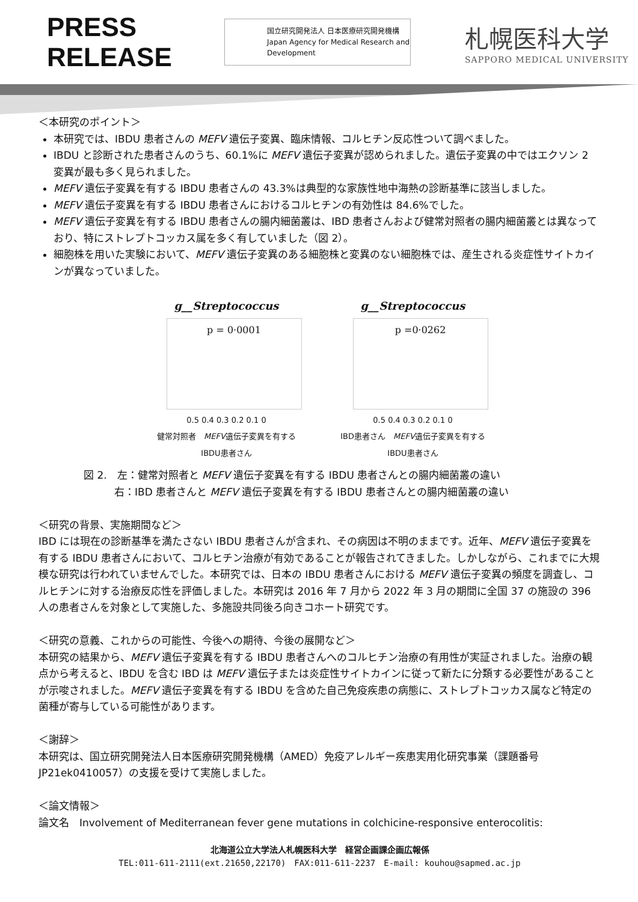PRESS RELEASE
国立研究開発法人 日本医療研究開発機構
Japan Agency for Medical Research and Development
札幌医科大学
SAPPORO MEDICAL UNIVERSITY
＜本研究のポイント＞
本研究では、IBDU 患者さんの MEFV 遺伝子変異、臨床情報、コルヒチン反応性ついて調べました。
IBDU と診断された患者さんのうち、60.1%に MEFV 遺伝子変異が認められました。遺伝子変異の中ではエクソン 2 変異が最も多く見られました。
MEFV 遺伝子変異を有する IBDU 患者さんの 43.3%は典型的な家族性地中海熱の診断基準に該当しました。
MEFV 遺伝子変異を有する IBDU 患者さんにおけるコルヒチンの有効性は 84.6%でした。
MEFV 遺伝子変異を有する IBDU 患者さんの腸内細菌叢は、IBD 患者さんおよび健常対照者の腸内細菌叢とは異なっており、特にストレプトコッカス属を多く有していました（図 2）。
細胞株を用いた実験において、MEFV 遺伝子変異のある細胞株と変異のない細胞株では、産生される炎症性サイトカインが異なっていました。
g__Streptococcus
p = 0·0001
0.5 0.4 0.3 0.2 0.1 0
健常対照者　MEFV遺伝子変異を有するIBDU患者さん
g__Streptococcus
p =0·0262
0.5 0.4 0.3 0.2 0.1 0
IBD患者さん　MEFV遺伝子変異を有するIBDU患者さん
図 2.　左：健常対照者と MEFV 遺伝子変異を有する IBDU 患者さんとの腸内細菌叢の違い
　　　右：IBD 患者さんと MEFV 遺伝子変異を有する IBDU 患者さんとの腸内細菌叢の違い
＜研究の背景、実施期間など＞
IBD には現在の診断基準を満たさない IBDU 患者さんが含まれ、その病因は不明のままです。近年、MEFV 遺伝子変異を有する IBDU 患者さんにおいて、コルヒチン治療が有効であることが報告されてきました。しかしながら、これまでに大規模な研究は行われていませんでした。本研究では、日本の IBDU 患者さんにおける MEFV 遺伝子変異の頻度を調査し、コルヒチンに対する治療反応性を評価しました。本研究は 2016 年 7 月から 2022 年 3 月の期間に全国 37 の施設の 396 人の患者さんを対象として実施した、多施設共同後ろ向きコホート研究です。
＜研究の意義、これからの可能性、今後への期待、今後の展開など＞
本研究の結果から、MEFV 遺伝子変異を有する IBDU 患者さんへのコルヒチン治療の有用性が実証されました。治療の観点から考えると、IBDU を含む IBD は MEFV 遺伝子または炎症性サイトカインに従って新たに分類する必要性があることが示唆されました。MEFV 遺伝子変異を有する IBDU を含めた自己免疫疾患の病態に、ストレプトコッカス属など特定の菌種が寄与している可能性があります。
＜謝辞＞
本研究は、国立研究開発法人日本医療研究開発機構（AMED）免疫アレルギー疾患実用化研究事業（課題番号 JP21ek0410057）の支援を受けて実施しました。
＜論文情報＞
論文名　Involvement of Mediterranean fever gene mutations in colchicine-responsive enterocolitis:
北海道公立大学法人札幌医科大学　経営企画課企画広報係
TEL:011-611-2111(ext.21650,22170)　FAX:011-611-2237　E-mail: kouhou@sapmed.ac.jp